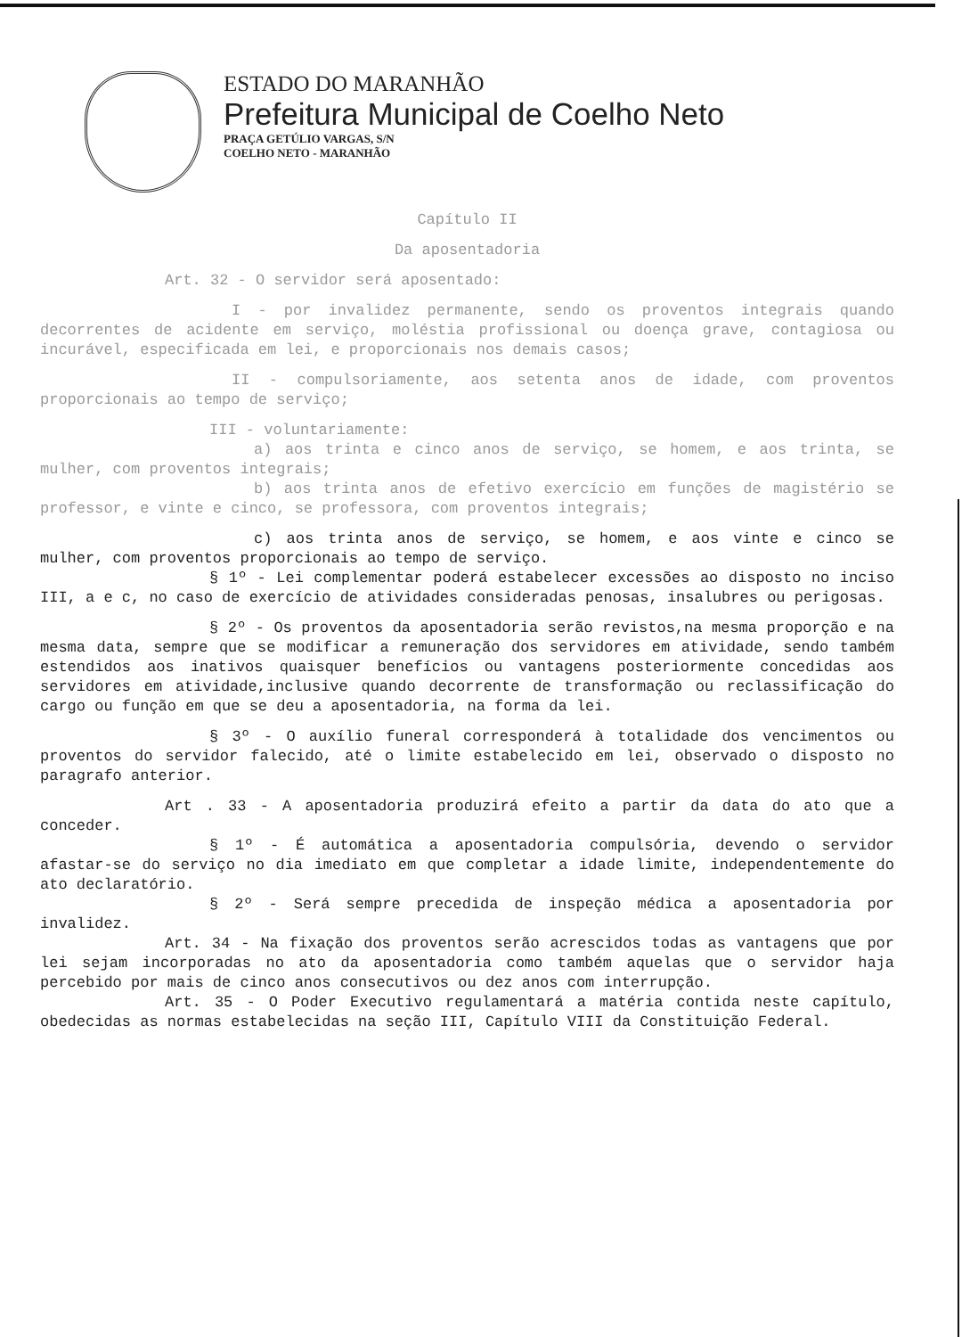ESTADO DO MARANHÃO
Prefeitura Municipal de Coelho Neto
PRAÇA GETÚLIO VARGAS, S/N
COELHO NETO - MARANHÃO
Capítulo II
Da aposentadoria
Art. 32 - O servidor será aposentado:
I - por invalidez permanente, sendo os proventos integrais quando decorrentes de acidente em serviço, moléstia profissional ou doença grave, contagiosa ou incurável, especificada em lei, e proporcionais nos demais casos;
II - compulsoriamente, aos setenta anos de idade, com proventos proporcionais ao tempo de serviço;
III - voluntariamente:
a) aos trinta e cinco anos de serviço, se homem, e aos trinta, se mulher, com proventos integrais;
b) aos trinta anos de efetivo exercício em funções de magistério se professor, e vinte e cinco, se professora, com proventos integrais;
c) aos trinta anos de serviço, se homem, e aos vinte e cinco se mulher, com proventos proporcionais ao tempo de serviço.
§ 1º - Lei complementar poderá estabelecer excessões ao disposto no inciso III, a e c, no caso de exercício de atividades consideradas penosas, insalubres ou perigosas.
§ 2º - Os proventos da aposentadoria serão revistos,na mesma proporção e na mesma data, sempre que se modificar a remuneração dos servidores em atividade, sendo também estendidos aos inativos quaisquer benefícios ou vantagens posteriormente concedidas aos servidores em atividade,inclusive quando decorrente de transformação ou reclassificação do cargo ou função em que se deu a aposentadoria, na forma da lei.
§ 3º - O auxílio funeral corresponderá à totalidade dos vencimentos ou proventos do servidor falecido, até o limite estabelecido em lei, observado o disposto no paragrafo anterior.
Art . 33 - A aposentadoria produzirá efeito a partir da data do ato que a conceder.
§ 1º - É automática a aposentadoria compulsória, devendo o servidor afastar-se do serviço no dia imediato em que completar a idade limite, independentemente do ato declaratório.
§ 2º - Será sempre precedida de inspeção médica a aposentadoria por invalidez.
Art. 34 - Na fixação dos proventos serão acrescidos todas as vantagens que por lei sejam incorporadas no ato da aposentadoria como também aquelas que o servidor haja percebido por mais de cinco anos consecutivos ou dez anos com interrupção.
Art. 35 - O Poder Executivo regulamentará a matéria contida neste capítulo, obedecidas as normas estabelecidas na seção III, Capítulo VIII da Constituição Federal.